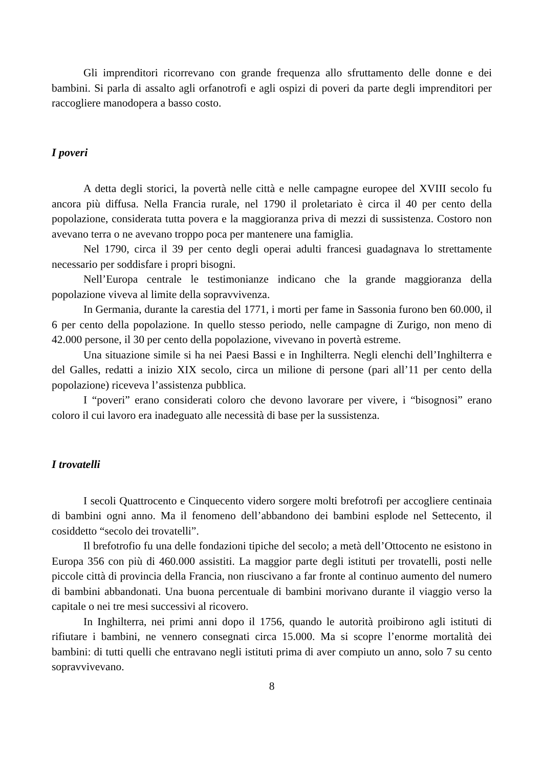Gli imprenditori ricorrevano con grande frequenza allo sfruttamento delle donne e dei bambini. Si parla di assalto agli orfanotrofi e agli ospizi di poveri da parte degli imprenditori per raccogliere manodopera a basso costo.
I poveri
A detta degli storici, la povertà nelle città e nelle campagne europee del XVIII secolo fu ancora più diffusa. Nella Francia rurale, nel 1790 il proletariato è circa il 40 per cento della popolazione, considerata tutta povera e la maggioranza priva di mezzi di sussistenza. Costoro non avevano terra o ne avevano troppo poca per mantenere una famiglia.
Nel 1790, circa il 39 per cento degli operai adulti francesi guadagnava lo strettamente necessario per soddisfare i propri bisogni.
Nell’Europa centrale le testimonianze indicano che la grande maggioranza della popolazione viveva al limite della sopravvivenza.
In Germania, durante la carestia del 1771, i morti per fame in Sassonia furono ben 60.000, il 6 per cento della popolazione. In quello stesso periodo, nelle campagne di Zurigo, non meno di 42.000 persone, il 30 per cento della popolazione, vivevano in povertà estreme.
Una situazione simile si ha nei Paesi Bassi e in Inghilterra. Negli elenchi dell’Inghilterra e del Galles, redatti a inizio XIX secolo, circa un milione di persone (pari all’11 per cento della popolazione) riceveva l’assistenza pubblica.
I “poveri” erano considerati coloro che devono lavorare per vivere, i “bisognosi” erano coloro il cui lavoro era inadeguato alle necessità di base per la sussistenza.
I trovatelli
I secoli Quattrocento e Cinquecento videro sorgere molti brefotrofi per accogliere centinaia di bambini ogni anno. Ma il fenomeno dell’abbandono dei bambini esplode nel Settecento, il cosiddetto “secolo dei trovatelli”.
Il brefotrofio fu una delle fondazioni tipiche del secolo; a metà dell’Ottocento ne esistono in Europa 356 con più di 460.000 assistiti. La maggior parte degli istituti per trovatelli, posti nelle piccole città di provincia della Francia, non riuscivano a far fronte al continuo aumento del numero di bambini abbandonati. Una buona percentuale di bambini morivano durante il viaggio verso la capitale o nei tre mesi successivi al ricovero.
In Inghilterra, nei primi anni dopo il 1756, quando le autorità proibirono agli istituti di rifiutare i bambini, ne vennero consegnati circa 15.000. Ma si scopre l’enorme mortalità dei bambini: di tutti quelli che entravano negli istituti prima di aver compiuto un anno, solo 7 su cento sopravvivevano.
8